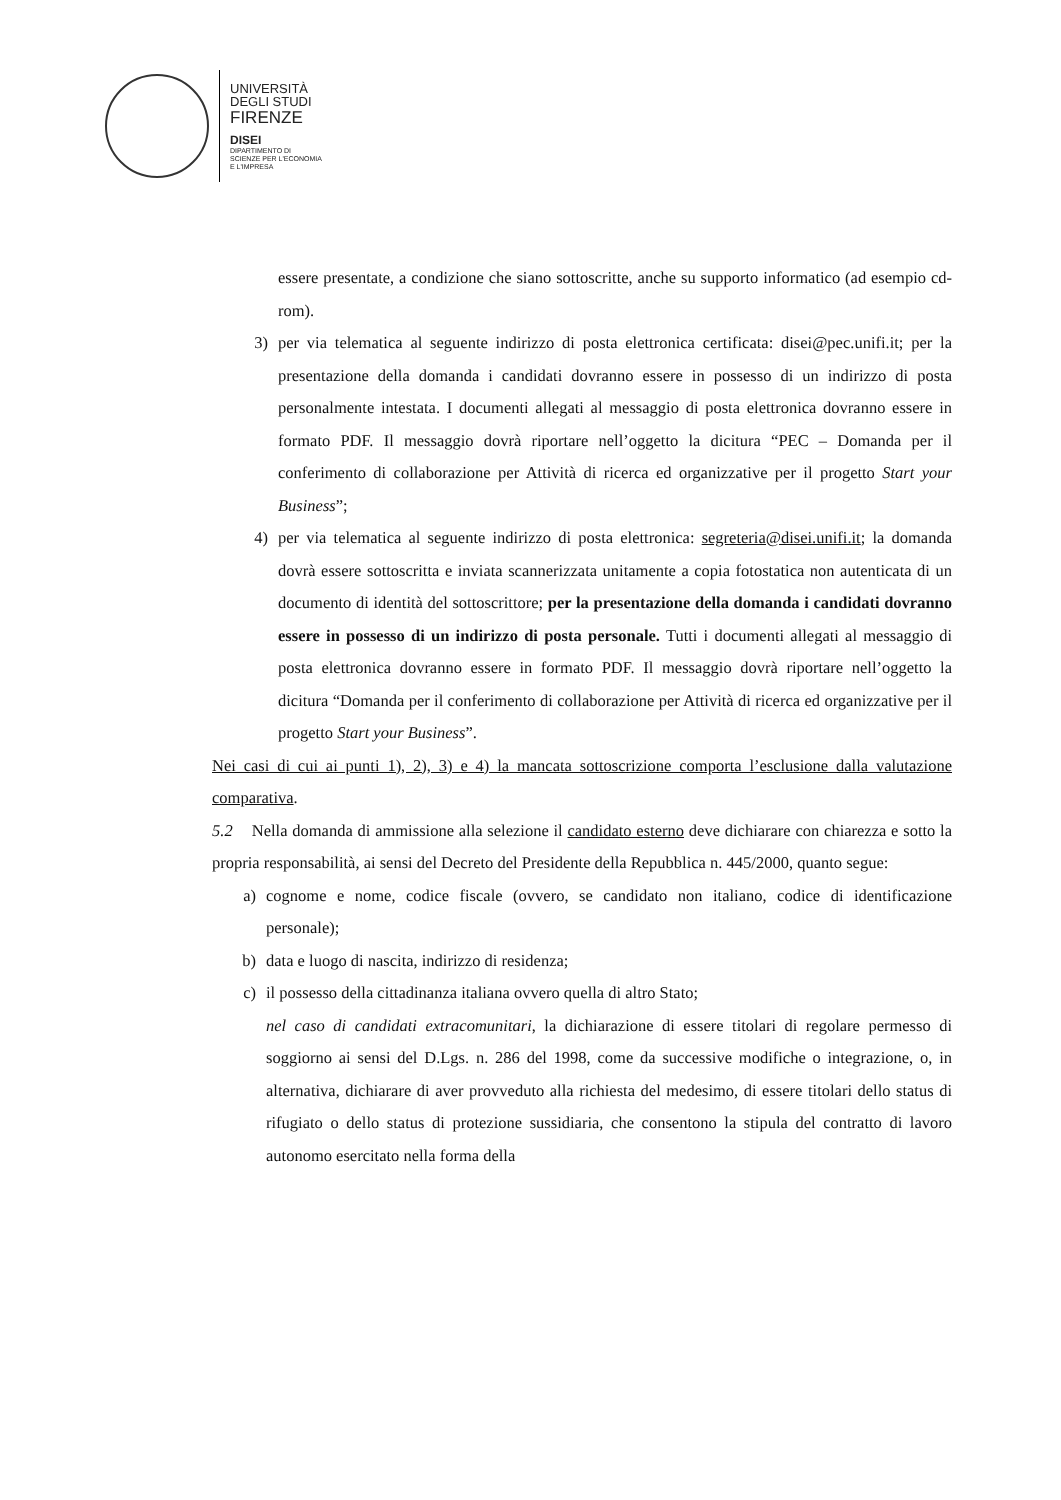UNIVERSITÀ
DEGLI STUDI
FIRENZE
DISEI
DIPARTIMENTO DI
SCIENZE PER L'ECONOMIA
E L'IMPRESA
essere presentate, a condizione che siano sottoscritte, anche su supporto informatico (ad esempio cd-rom).
3) per via telematica al seguente indirizzo di posta elettronica certificata: disei@pec.unifi.it; per la presentazione della domanda i candidati dovranno essere in possesso di un indirizzo di posta personalmente intestata. I documenti allegati al messaggio di posta elettronica dovranno essere in formato PDF. Il messaggio dovrà riportare nell’oggetto la dicitura “PEC – Domanda per il conferimento di collaborazione per Attività di ricerca ed organizzative per il progetto Start your Business”;
4) per via telematica al seguente indirizzo di posta elettronica: segreteria@disei.unifi.it; la domanda dovrà essere sottoscritta e inviata scannerizzata unitamente a copia fotostatica non autenticata di un documento di identità del sottoscrittore; per la presentazione della domanda i candidati dovranno essere in possesso di un indirizzo di posta personale. Tutti i documenti allegati al messaggio di posta elettronica dovranno essere in formato PDF. Il messaggio dovrà riportare nell’oggetto la dicitura “Domanda per il conferimento di collaborazione per Attività di ricerca ed organizzative per il progetto Start your Business”.
Nei casi di cui ai punti 1), 2), 3) e 4) la mancata sottoscrizione comporta l’esclusione dalla valutazione comparativa.
5.2 Nella domanda di ammissione alla selezione il candidato esterno deve dichiarare con chiarezza e sotto la propria responsabilità, ai sensi del Decreto del Presidente della Repubblica n. 445/2000, quanto segue:
a) cognome e nome, codice fiscale (ovvero, se candidato non italiano, codice di identificazione personale);
b) data e luogo di nascita, indirizzo di residenza;
c) il possesso della cittadinanza italiana ovvero quella di altro Stato;
nel caso di candidati extracomunitari, la dichiarazione di essere titolari di regolare permesso di soggiorno ai sensi del D.Lgs. n. 286 del 1998, come da successive modifiche o integrazione, o, in alternativa, dichiarare di aver provveduto alla richiesta del medesimo, di essere titolari dello status di rifugiato o dello status di protezione sussidiaria, che consentono la stipula del contratto di lavoro autonomo esercitato nella forma della